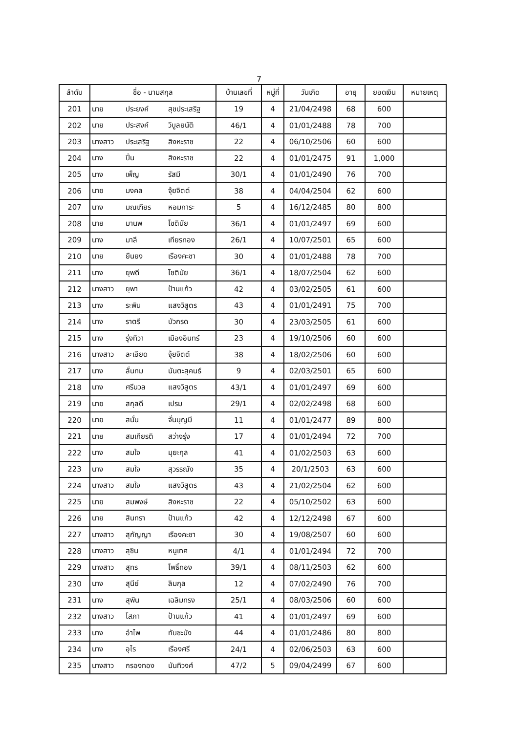7
| ลำดับ | ชื่อ - นามสกุล | | | บ้านเลขที่ | หมู่ที่ | วันเกิด | อายุ | ยอดเงิน | หมายเหตุ |
| --- | --- | --- | --- | --- | --- | --- | --- | --- | --- |
| 201 | นาย | ประยงค์ | สุขประเสริฐ | 19 | 4 | 21/04/2498 | 68 | 600 | |
| 202 | นาย | ประสงค์ | วิบูลยนัติ | 46/1 | 4 | 01/01/2488 | 78 | 700 | |
| 203 | นางสาว | ประเสริฐ | สิงหะราช | 22 | 4 | 06/10/2506 | 60 | 600 | |
| 204 | นาง | ปิ่น | สิงหะราช | 22 | 4 | 01/01/2475 | 91 | 1,000 | |
| 205 | นาง | เพ็ญ | รัสมี | 30/1 | 4 | 01/01/2490 | 76 | 700 | |
| 206 | นาย | มงคล | จุ้ยจิตต์ | 38 | 4 | 04/04/2504 | 62 | 600 | |
| 207 | นาง | มณเฑียร | หอมการะ | 5 | 4 | 16/12/2485 | 80 | 800 | |
| 208 | นาย | มานพ | โชตินัย | 36/1 | 4 | 01/01/2497 | 69 | 600 | |
| 209 | นาง | มาลี | เทียรทอง | 26/1 | 4 | 10/07/2501 | 65 | 600 | |
| 210 | นาย | ยืนยง | เรืองคะชา | 30 | 4 | 01/01/2488 | 78 | 700 | |
| 211 | นาง | ยุพดี | โชตินัย | 36/1 | 4 | 18/07/2504 | 62 | 600 | |
| 212 | นางสาว | ยุพา | ป้านแก้ว | 42 | 4 | 03/02/2505 | 61 | 600 | |
| 213 | นาง | ระพิน | แสงวิสูตร | 43 | 4 | 01/01/2491 | 75 | 700 | |
| 214 | นาง | ราตรี | บัวกรด | 30 | 4 | 23/03/2505 | 61 | 600 | |
| 215 | นาง | รุ่งทิวา | เมืองอินทร์ | 23 | 4 | 19/10/2506 | 60 | 600 | |
| 216 | นางสาว | ละเอียด | จุ้ยจิตต์ | 38 | 4 | 18/02/2506 | 60 | 600 | |
| 217 | นาง | ลั่นทม | นันตะสุคนธ์ | 9 | 4 | 02/03/2501 | 65 | 600 | |
| 218 | นาง | ศรีนวล | แสงวิสูตร | 43/1 | 4 | 01/01/2497 | 69 | 600 | |
| 219 | นาย | สกุลดี | เปรม | 29/1 | 4 | 02/02/2498 | 68 | 600 | |
| 220 | นาย | สนั่น | จั่นบุญมี | 11 | 4 | 01/01/2477 | 89 | 800 | |
| 221 | นาย | สมเกียรติ | สว่างรุ่ง | 17 | 4 | 01/01/2494 | 72 | 700 | |
| 222 | นาง | สมใจ | มุยะกุล | 41 | 4 | 01/02/2503 | 63 | 600 | |
| 223 | นาง | สมใจ | สุวรรณัง | 35 | 4 | 20/1/2503 | 63 | 600 | |
| 224 | นางสาว | สมใจ | แสงวิสูตร | 43 | 4 | 21/02/2504 | 62 | 600 | |
| 225 | นาย | สมพงษ์ | สิงหะราช | 22 | 4 | 05/10/2502 | 63 | 600 | |
| 226 | นาย | สินทรา | ป้านแก้ว | 42 | 4 | 12/12/2498 | 67 | 600 | |
| 227 | นางสาว | สุกัญญา | เรืองคะชา | 30 | 4 | 19/08/2507 | 60 | 600 | |
| 228 | นางสาว | สุชิน | หนูเทศ | 4/1 | 4 | 01/01/2494 | 72 | 700 | |
| 229 | นางสาว | สุทร | โพธิ์ทอง | 39/1 | 4 | 08/11/2503 | 62 | 600 | |
| 230 | นาง | สุนีย์ | ลิมกุล | 12 | 4 | 07/02/2490 | 76 | 700 | |
| 231 | นาง | สุพิน | เฉลิมทรง | 25/1 | 4 | 08/03/2506 | 60 | 600 | |
| 232 | นางสาว | โสภา | ป้านแก้ว | 41 | 4 | 01/01/2497 | 69 | 600 | |
| 233 | นาง | อำไพ | ทับชะนัง | 44 | 4 | 01/01/2486 | 80 | 800 | |
| 234 | นาง | อุไร | เรืองศรี | 24/1 | 4 | 02/06/2503 | 63 | 600 | |
| 235 | นางสาว | กรองทอง | นันทิวงศ์ | 47/2 | 5 | 09/04/2499 | 67 | 600 | |